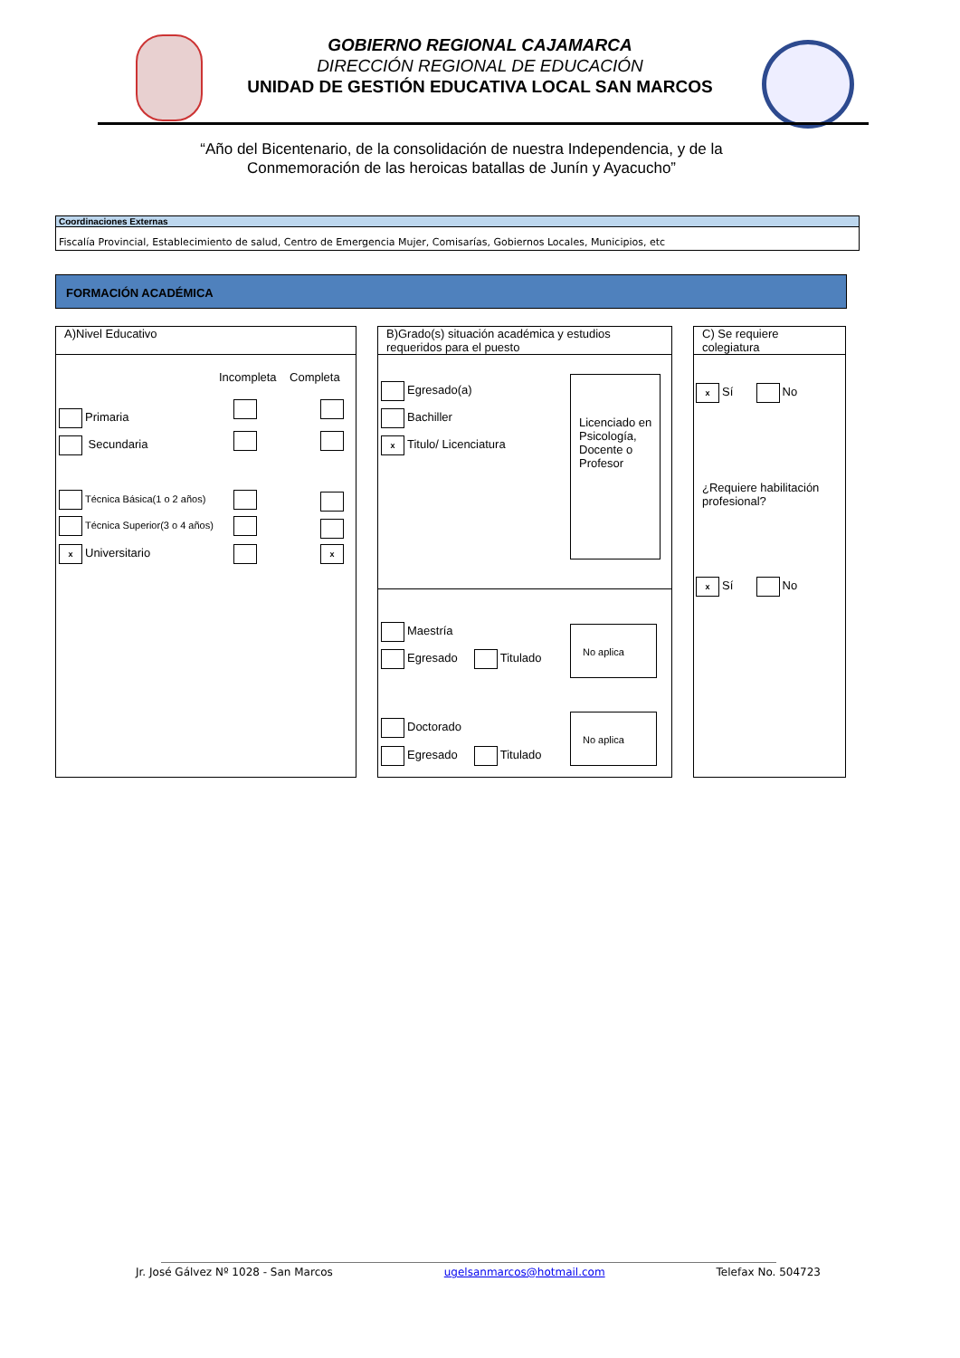GOBIERNO REGIONAL CAJAMARCA
DIRECCIÓN REGIONAL DE EDUCACIÓN
UNIDAD DE GESTIÓN EDUCATIVA LOCAL SAN MARCOS
“Año del Bicentenario, de la consolidación de nuestra Independencia, y de la
Conmemoración de las heroicas batallas de Junín y Ayacucho”
Coordinaciones Externas
Fiscalía Provincial, Establecimiento de salud, Centro de Emergencia Mujer, Comisarías, Gobiernos Locales, Municipios, etc
FORMACIÓN ACADÉMICA
A)Nivel Educativo
Incompleta Completa
Primaria
Secundaria
Técnica Básica(1 o 2 años)
Técnica Superior(3 o 4 años)
x Universitario x
B)Grado(s) situación académica y estudios requeridos para el puesto
Egresado(a)
Bachiller
x Titulo/ Licenciatura
Licenciado en Psicología, Docente o Profesor
Maestría
Egresado Titulado
No aplica
Doctorado
Egresado Titulado
No aplica
C) Se requiere colegiatura
x Sí No
¿Requiere habilitación profesional?
x Sí No
Jr. José Gálvez Nº 1028 - San Marcos ugelsanmarcos@hotmail.com Telefax No. 504723